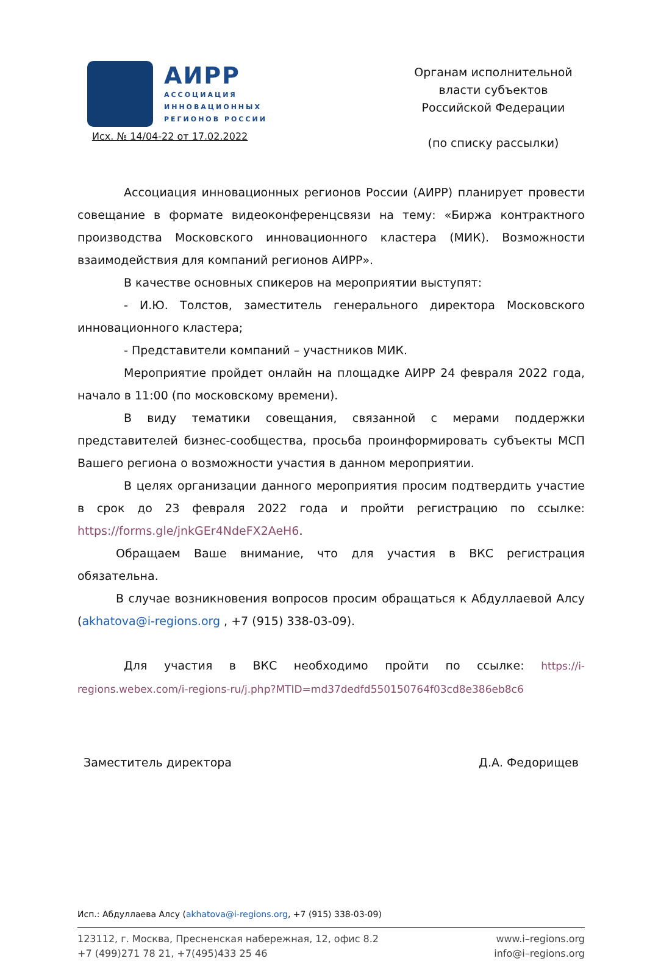АИРР
АССОЦИАЦИЯ
ИННОВАЦИОННЫХ
РЕГИОНОВ РОССИИ
Исх. № 14/04-22 от 17.02.2022
Органам исполнительной
власти субъектов
Российской Федерации
(по списку рассылки)
Ассоциация инновационных регионов России (АИРР) планирует провести совещание в формате видеоконференцсвязи на тему: «Биржа контрактного производства Московского инновационного кластера (МИК). Возможности взаимодействия для компаний регионов АИРР».
В качестве основных спикеров на мероприятии выступят:
- И.Ю. Толстов, заместитель генерального директора Московского инновационного кластера;
- Представители компаний – участников МИК.
Мероприятие пройдет онлайн на площадке АИРР 24 февраля 2022 года, начало в 11:00 (по московскому времени).
В виду тематики совещания, связанной с мерами поддержки представителей бизнес-сообщества, просьба проинформировать субъекты МСП Вашего региона о возможности участия в данном мероприятии.
В целях организации данного мероприятия просим подтвердить участие в срок до 23 февраля 2022 года и пройти регистрацию по ссылке: https://forms.gle/jnkGEr4NdeFX2AeH6.
Обращаем Ваше внимание, что для участия в ВКС регистрация обязательна.
В случае возникновения вопросов просим обращаться к Абдуллаевой Алсу (akhatova@i-regions.org , +7 (915) 338-03-09).
Для участия в ВКС необходимо пройти по ссылке: https://i-regions.webex.com/i-regions-ru/j.php?MTID=md37dedfd550150764f03cd8e386eb8c6
Заместитель директора Д.А. Федорищев
Исп.: Абдуллаева Алсу (akhatova@i-regions.org, +7 (915) 338-03-09)
123112, г. Москва, Пресненская набережная, 12, офис 8.2
+7 (499)271 78 21, +7(495)433 25 46
www.i–regions.org
info@i–regions.org